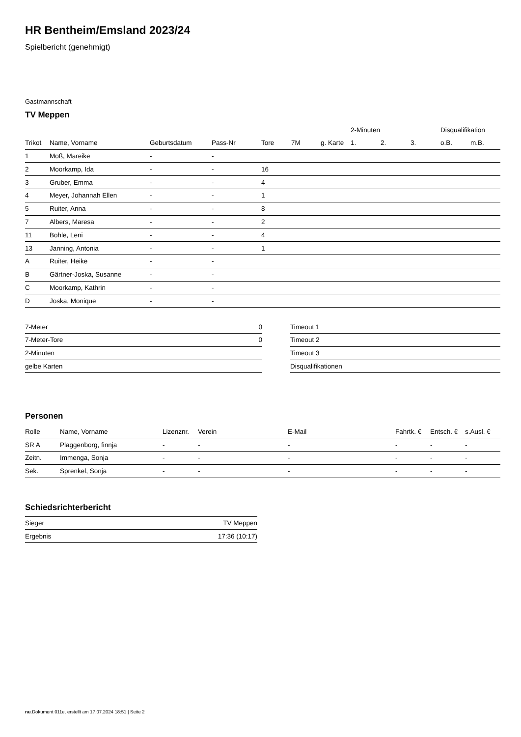HR Bentheim/Emsland 2023/24
Spielbericht (genehmigt)
Gastmannschaft
TV Meppen
| | | | | | | | 2-Minuten | | | Disqualifikation | |
| --- | --- | --- | --- | --- | --- | --- | --- | --- | --- | --- | --- |
| Trikot | Name, Vorname | Geburtsdatum | Pass-Nr | Tore | 7M | g. Karte | 1. | 2. | 3. | o.B. | m.B. |
| 1 | Moß, Mareike | - | - | | | | | | | | |
| 2 | Moorkamp, Ida | - | - | 16 | | | | | | | |
| 3 | Gruber, Emma | - | - | 4 | | | | | | | |
| 4 | Meyer, Johannah Ellen | - | - | 1 | | | | | | | |
| 5 | Ruiter, Anna | - | - | 8 | | | | | | | |
| 7 | Albers, Maresa | - | - | 2 | | | | | | | |
| 11 | Bohle, Leni | - | - | 4 | | | | | | | |
| 13 | Janning, Antonia | - | - | 1 | | | | | | | |
| A | Ruiter, Heike | - | - | | | | | | | | |
| B | Gärtner-Joska, Susanne | - | - | | | | | | | | |
| C | Moorkamp, Kathrin | - | - | | | | | | | | |
| D | Joska, Monique | - | - | | | | | | | | |
| 7-Meter | 0 |
| 7-Meter-Tore | 0 |
| 2-Minuten | |
| gelbe Karten | |
| Timeout 1 |
| Timeout 2 |
| Timeout 3 |
| Disqualifikationen |
Personen
| Rolle | Name, Vorname | Lizenznr. | Verein | E-Mail | Fahrtk. € | Entsch. € | s.Ausl. € |
| --- | --- | --- | --- | --- | --- | --- | --- |
| SR A | Plaggenborg, finnja | - | - | - | - | - | - |
| Zeitn. | Immenga, Sonja | - | - | - | - | - | - |
| Sek. | Sprenkel, Sonja | - | - | - | - | - | - |
Schiedsrichterbericht
| Sieger | TV Meppen |
| Ergebnis | 17:36 (10:17) |
nu.Dokument 011e, erstellt am 17.07.2024 18:51 | Seite 2